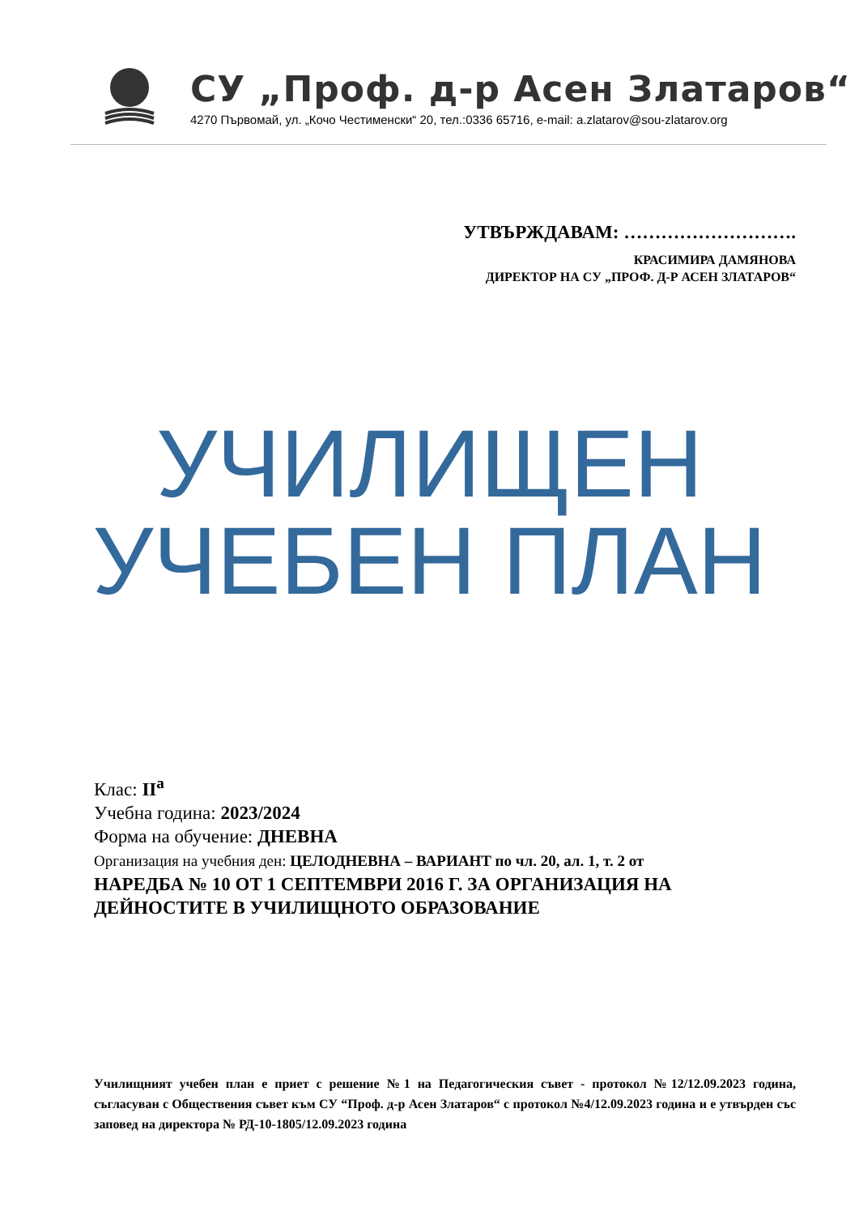СУ „Проф. д-р Асен Златаров“
4270 Първомай, ул. „Кочо Честименски“ 20, тел.:0336 65716, e-mail: a.zlatarov@sou-zlatarov.org
УТВЪРЖДАВАМ: ……………………….
КРАСИМИРА ДАМЯНОВА
ДИРЕКТОР НА СУ „ПРОФ. Д-Р АСЕН ЗЛАТАРОВ“
УЧИЛИЩЕН
УЧЕБЕН ПЛАН
Клас: II<sup>а</sup>
Учебна година: 2023/2024
Форма на обучение: ДНЕВНА
Организация на учебния ден: ЦЕЛОДНЕВНА – ВАРИАНТ по чл. 20, ал. 1, т. 2 от
НАРЕДБА № 10 ОТ 1 СЕПТЕМВРИ 2016 Г. ЗА ОРГАНИЗАЦИЯ НА ДЕЙНОСТИТЕ В УЧИЛИЩНОТО ОБРАЗОВАНИЕ
Училищният учебен план е приет с решение №1 на Педагогическия съвет - протокол №12/12.09.2023 година, съгласуван с Обществения съвет към СУ “Проф. д-р Асен Златаров“ с протокол №4/12.09.2023 година и е утвърден със заповед на директора № РД-10-1805/12.09.2023 година